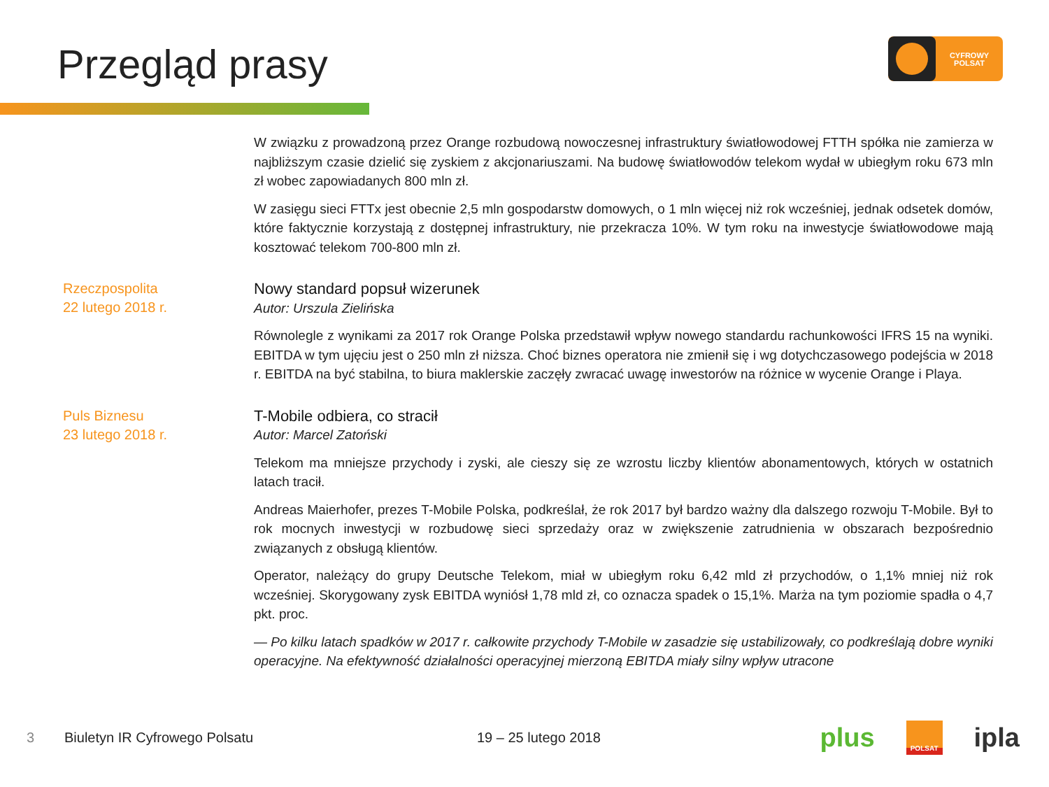Przegląd prasy
CYFROWY
POLSAT
W związku z prowadzoną przez Orange rozbudową nowoczesnej infrastruktury światłowodowej FTTH spółka nie zamierza w najbliższym czasie dzielić się zyskiem z akcjonariuszami. Na budowę światłowodów telekom wydał w ubiegłym roku 673 mln zł wobec zapowiadanych 800 mln zł.
W zasięgu sieci FTTx jest obecnie 2,5 mln gospodarstw domowych, o 1 mln więcej niż rok wcześniej, jednak odsetek domów, które faktycznie korzystają z dostępnej infrastruktury, nie przekracza 10%. W tym roku na inwestycje światłowodowe mają kosztować telekom 700-800 mln zł.
Rzeczpospolita
22 lutego 2018 r.
Nowy standard popsuł wizerunek
Autor: Urszula Zielińska
Równolegle z wynikami za 2017 rok Orange Polska przedstawił wpływ nowego standardu rachunkowości IFRS 15 na wyniki. EBITDA w tym ujęciu jest o 250 mln zł niższa. Choć biznes operatora nie zmienił się i wg dotychczasowego podejścia w 2018 r. EBITDA na być stabilna, to biura maklerskie zaczęły zwracać uwagę inwestorów na różnice w wycenie Orange i Playa.
Puls Biznesu
23 lutego 2018 r.
T-Mobile odbiera, co stracił
Autor: Marcel Zatoński
Telekom ma mniejsze przychody i zyski, ale cieszy się ze wzrostu liczby klientów abonamentowych, których w ostatnich latach tracił.
Andreas Maierhofer, prezes T-Mobile Polska, podkreślał, że rok 2017 był bardzo ważny dla dalszego rozwoju T-Mobile. Był to rok mocnych inwestycji w rozbudowę sieci sprzedaży oraz w zwiększenie zatrudnienia w obszarach bezpośrednio związanych z obsługą klientów.
Operator, należący do grupy Deutsche Telekom, miał w ubiegłym roku 6,42 mld zł przychodów, o 1,1% mniej niż rok wcześniej. Skorygowany zysk EBITDA wyniósł 1,78 mld zł, co oznacza spadek o 15,1%. Marża na tym poziomie spadła o 4,7 pkt. proc.
— Po kilku latach spadków w 2017 r. całkowite przychody T-Mobile w zasadzie się ustabilizowały, co podkreślają dobre wyniki operacyjne. Na efektywność działalności operacyjnej mierzoną EBITDA miały silny wpływ utracone
3 Biuletyn IR Cyfrowego Polsatu 19 – 25 lutego 2018
plus POLSAT ipla